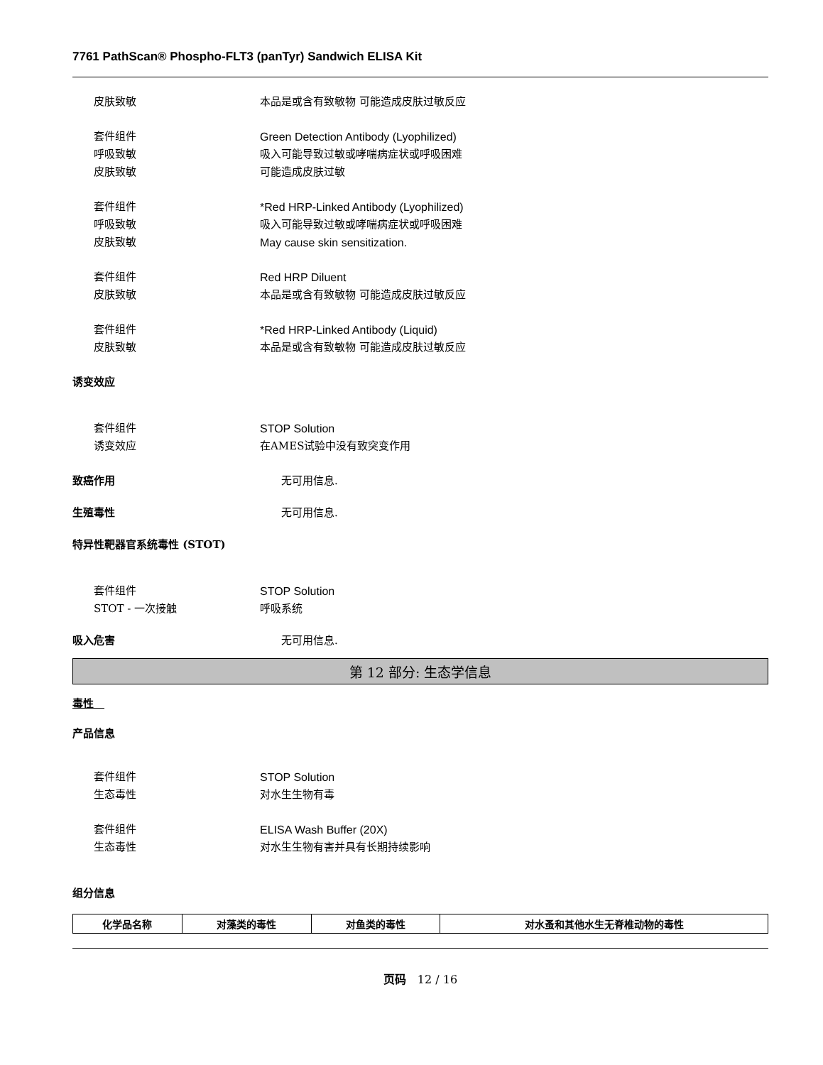7761 PathScan® Phospho-FLT3 (panTyr) Sandwich ELISA Kit
皮肤致敏 本品是或含有致敏物 可能造成皮肤过敏反应
套件组件 Green Detection Antibody (Lyophilized)
呼吸致敏 吸入可能导致过敏或哮喘病症状或呼吸困难
皮肤致敏 可能造成皮肤过敏
套件组件 *Red HRP-Linked Antibody (Lyophilized)
呼吸致敏 吸入可能导致过敏或哮喘病症状或呼吸困难
皮肤致敏 May cause skin sensitization.
套件组件 Red HRP Diluent
皮肤致敏 本品是或含有致敏物 可能造成皮肤过敏反应
套件组件 *Red HRP-Linked Antibody (Liquid)
皮肤致敏 本品是或含有致敏物 可能造成皮肤过敏反应
诱变效应
套件组件 STOP Solution
诱变效应 在AMES试验中没有致突变作用
致癌作用 无可用信息.
生殖毒性 无可用信息.
特异性靶器官系统毒性 (STOT)
套件组件 STOP Solution
STOT - 一次接触 呼吸系统
吸入危害 无可用信息.
第 12 部分: 生态学信息
毒性　
产品信息
套件组件 STOP Solution
生态毒性 对水生生物有毒
套件组件 ELISA Wash Buffer (20X)
生态毒性 对水生生物有害并具有长期持续影响
组分信息
| 化学品名称 | 对藻类的毒性 | 对鱼类的毒性 | 对水蚤和其他水生无脊椎动物的毒性 |
| --- | --- | --- | --- |
页码　12 / 16